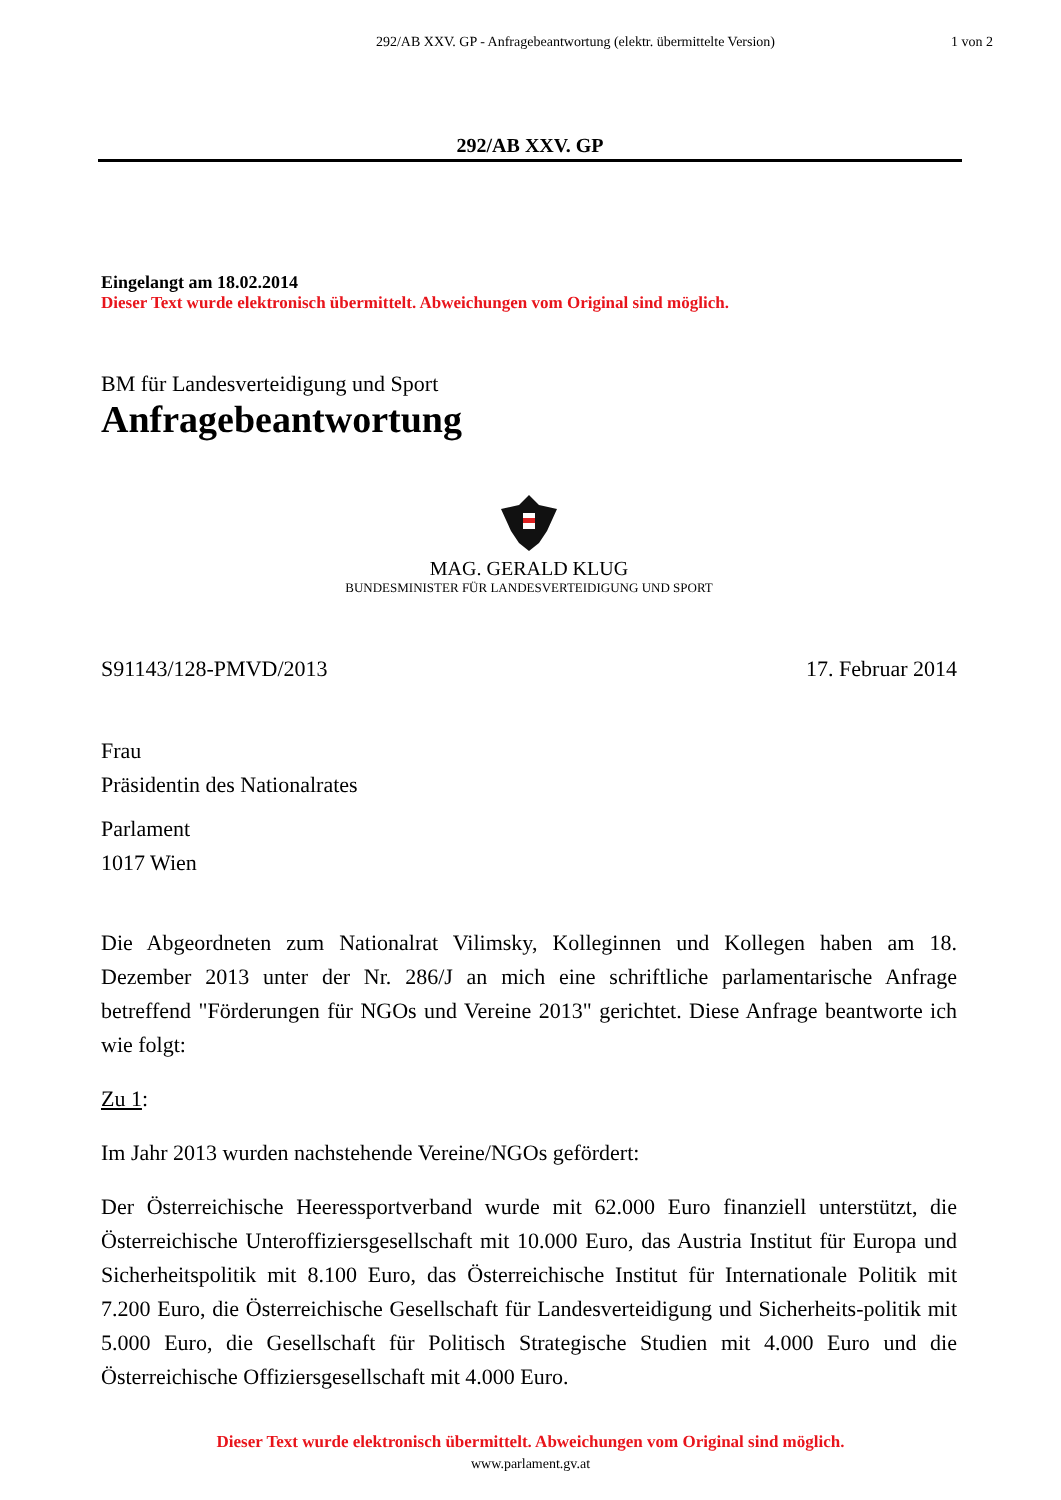292/AB XXV. GP - Anfragebeantwortung (elektr. übermittelte Version)
1 von 2
292/AB XXV. GP
Eingelangt am 18.02.2014
Dieser Text wurde elektronisch übermittelt. Abweichungen vom Original sind möglich.
BM für Landesverteidigung und Sport
Anfragebeantwortung
MAG. GERALD KLUG
BUNDESMINISTER FÜR LANDESVERTEIDIGUNG UND SPORT
S91143/128-PMVD/2013 17. Februar 2014
Frau
Präsidentin des Nationalrates
Parlament
1017 Wien
Die Abgeordneten zum Nationalrat Vilimsky, Kolleginnen und Kollegen haben am 18. Dezember 2013 unter der Nr. 286/J an mich eine schriftliche parlamentarische Anfrage betreffend "Förderungen für NGOs und Vereine 2013" gerichtet. Diese Anfrage beantworte ich wie folgt:
Zu 1:
Im Jahr 2013 wurden nachstehende Vereine/NGOs gefördert:
Der Österreichische Heeressportverband wurde mit 62.000 Euro finanziell unterstützt, die Österreichische Unteroffiziersgesellschaft mit 10.000 Euro, das Austria Institut für Europa und Sicherheitspolitik mit 8.100 Euro, das Österreichische Institut für Internationale Politik mit 7.200 Euro, die Österreichische Gesellschaft für Landesverteidigung und Sicherheits-politik mit 5.000 Euro, die Gesellschaft für Politisch Strategische Studien mit 4.000 Euro und die Österreichische Offiziersgesellschaft mit 4.000 Euro.
Dieser Text wurde elektronisch übermittelt. Abweichungen vom Original sind möglich.
www.parlament.gv.at